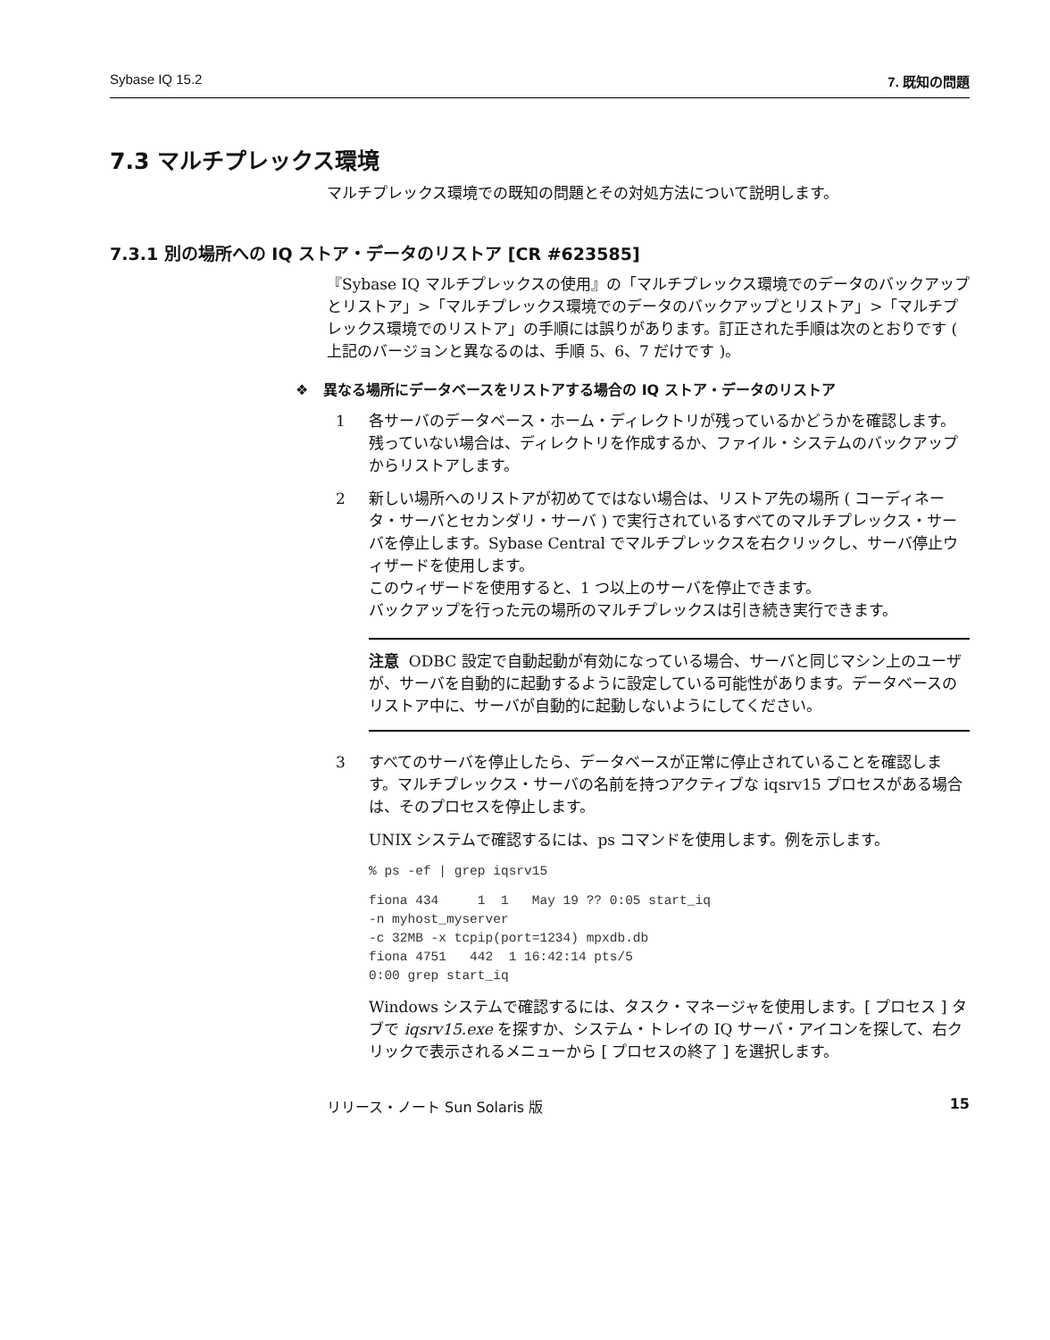Sybase IQ 15.2 7. 既知の問題
7.3 マルチプレックス環境
マルチプレックス環境での既知の問題とその対処方法について説明します。
7.3.1 別の場所への IQ ストア・データのリストア [CR #623585]
『Sybase IQ マルチプレックスの使用』の「マルチプレックス環境でのデータのバックアップとリストア」>「マルチプレックス環境でのデータのバックアップとリストア」>「マルチプレックス環境でのリストア」の手順には誤りがあります。訂正された手順は次のとおりです ( 上記のバージョンと異なるのは、手順 5、6、7 だけです )。
❖ 異なる場所にデータベースをリストアする場合の IQ ストア・データのリストア
1 各サーバのデータベース・ホーム・ディレクトリが残っているかどうかを確認します。残っていない場合は、ディレクトリを作成するか、ファイル・システムのバックアップからリストアします。
2 新しい場所へのリストアが初めてではない場合は、リストア先の場所 ( コーディネータ・サーバとセカンダリ・サーバ ) で実行されているすべてのマルチプレックス・サーバを停止します。Sybase Central でマルチプレックスを右クリックし、サーバ停止ウィザードを使用します。
このウィザードを使用すると、1 つ以上のサーバを停止できます。
バックアップを行った元の場所のマルチプレックスは引き続き実行できます。
注意 ODBC 設定で自動起動が有効になっている場合、サーバと同じマシン上のユーザが、サーバを自動的に起動するように設定している可能性があります。データベースのリストア中に、サーバが自動的に起動しないようにしてください。
3 すべてのサーバを停止したら、データベースが正常に停止されていることを確認します。マルチプレックス・サーバの名前を持つアクティブな iqsrv15 プロセスがある場合は、そのプロセスを停止します。
UNIX システムで確認するには、ps コマンドを使用します。例を示します。
% ps -ef | grep iqsrv15
fiona 434     1  1   May 19 ?? 0:05 start_iq
-n myhost_myserver
-c 32MB -x tcpip(port=1234) mpxdb.db
fiona 4751   442  1 16:42:14 pts/5
0:00 grep start_iq
Windows システムで確認するには、タスク・マネージャを使用します。[ プロセス ] タブで iqsrv15.exe を探すか、システム・トレイの IQ サーバ・アイコンを探して、右クリックで表示されるメニューから [ プロセスの終了 ] を選択します。
リリース・ノート Sun Solaris 版 15